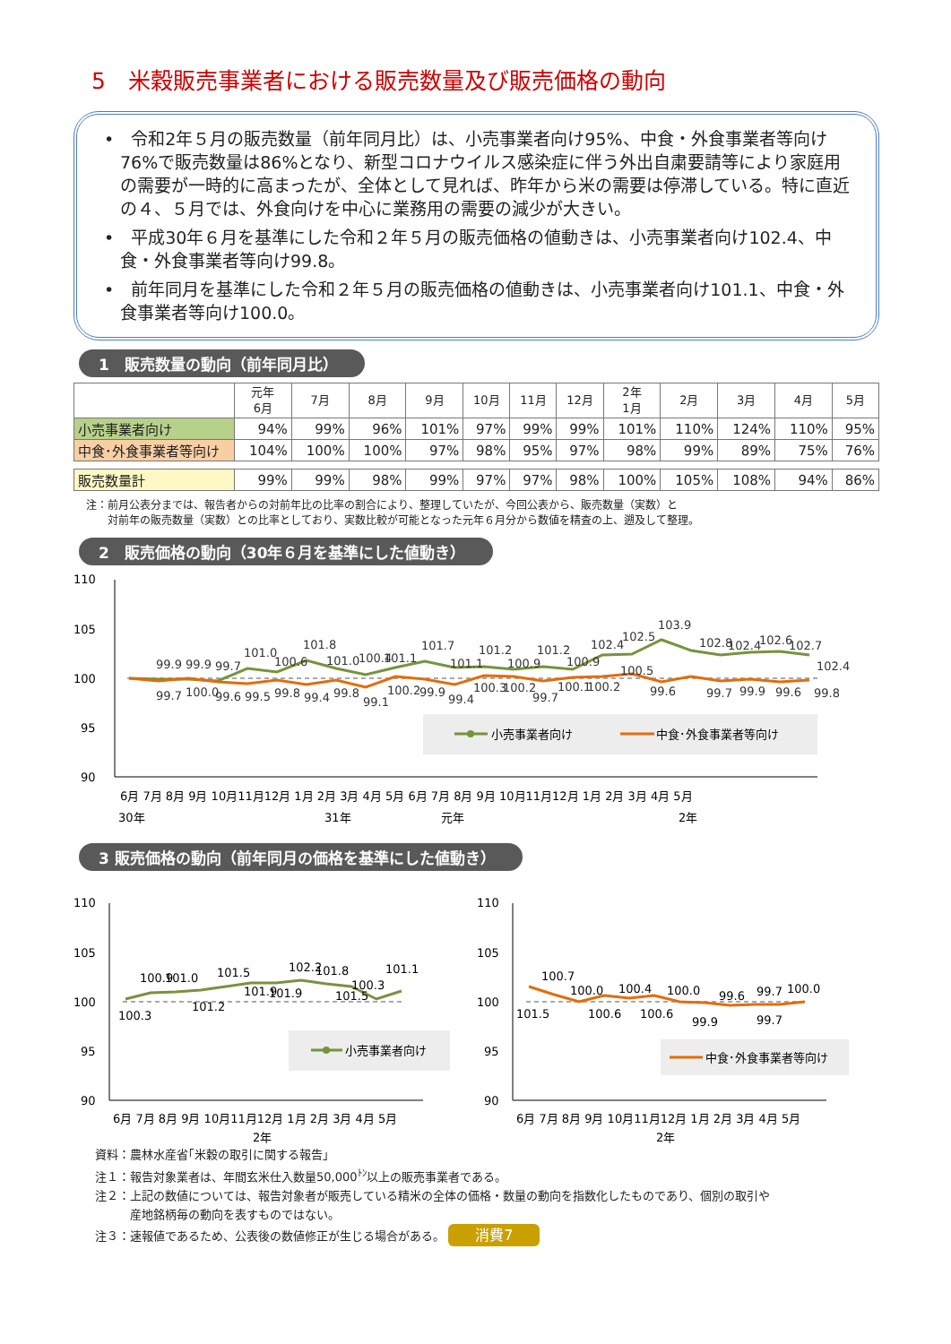5　米穀販売事業者における販売数量及び販売価格の動向
•　令和2年５月の販売数量（前年同月比）は、小売事業者向け95%、中食・外食事業者等向け76%で販売数量は86%となり、新型コロナウイルス感染症に伴う外出自粛要請等により家庭用の需要が一時的に高まったが、全体として見れば、昨年から米の需要は停滞している。特に直近の４、５月では、外食向けを中心に業務用の需要の減少が大きい。
•　平成30年６月を基準にした令和２年５月の販売価格の値動きは、小売事業者向け102.4、中食・外食事業者等向け99.8。
•　前年同月を基準にした令和２年５月の販売価格の値動きは、小売事業者向け101.1、中食・外食事業者等向け100.0。
1　販売数量の動向（前年同月比）
| | 元年 6月 | 7月 | 8月 | 9月 | 10月 | 11月 | 12月 | 2年 1月 | 2月 | 3月 | 4月 | 5月 |
| --- | --- | --- | --- | --- | --- | --- | --- | --- | --- | --- | --- | --- |
| 小売事業者向け | 94% | 99% | 96% | 101% | 97% | 99% | 99% | 101% | 110% | 124% | 110% | 95% |
| 中食･外食事業者等向け | 104% | 100% | 100% | 97% | 98% | 95% | 97% | 98% | 99% | 89% | 75% | 76% |
| 販売数量計 | 99% | 99% | 98% | 99% | 97% | 97% | 98% | 100% | 105% | 108% | 94% | 86% |
注：前月公表分までは、報告者からの対前年比の比率の割合により、整理していたが、今回公表から、販売数量（実数）と
　　対前年の販売数量（実数）との比率としており、実数比較が可能となった元年６月分から数値を精査の上、遡及して整理。
2　販売価格の動向（30年６月を基準にした値動き）
110
105
100
95
90
99.9
99.9
99.7
101.0
100.6
101.8
101.0
100.4
101.1
101.7
101.1
101.2
100.9
101.2
100.9
102.4
102.5
100.5
103.9
102.8
102.4
102.6
102.7
102.4
99.7
100.0
99.6
99.5
99.8
99.4
99.8
99.1
100.2
99.9
99.4
100.3
100.2
99.7
100.1
100.2
99.6
99.7
99.9
99.6
99.8
小売事業者向け
中食･外食事業者等向け
6月 7月 8月 9月 10月11月12月 1月 2月 3月 4月 5月 6月 7月 8月 9月 10月11月12月 1月 2月 3月 4月 5月
30年
31年
元年
2年
3 販売価格の動向（前年同月の価格を基準にした値動き）
110
105
100
95
90
100.3
100.9
101.0
101.2
101.5
101.9
101.9
102.2
101.8
101.5
100.3
101.1
小売事業者向け
6月 7月 8月 9月 10月11月12月 1月 2月 3月 4月 5月
2年
110
105
100
95
90
101.5
100.7
100.0
100.6
100.4
100.6
100.0
99.9
99.6
99.7
99.7
100.0
中食･外食事業者等向け
6月 7月 8月 9月 10月11月12月 1月 2月 3月 4月 5月
2年
資料：農林水産省｢米穀の取引に関する報告｣
注１：報告対象業者は、年間玄米仕入数量50,000<sup>ﾄﾝ</sup>以上の販売事業者である。
注２：上記の数値については、報告対象者が販売している精米の全体の価格・数量の動向を指数化したものであり、個別の取引や
　　　産地銘柄毎の動向を表すものではない。
注３：速報値であるため、公表後の数値修正が生じる場合がある。 消費7